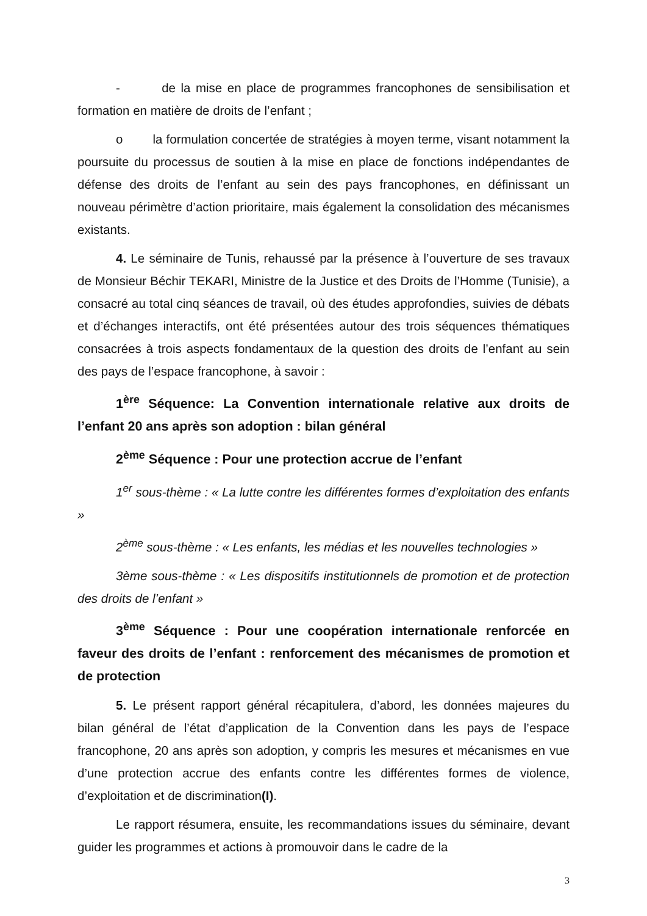- de la mise en place de programmes francophones de sensibilisation et formation en matière de droits de l’enfant ;
o la formulation concertée de stratégies à moyen terme, visant notamment la poursuite du processus de soutien à la mise en place de fonctions indépendantes de défense des droits de l’enfant au sein des pays francophones, en définissant un nouveau périmètre d’action prioritaire, mais également la consolidation des mécanismes existants.
4. Le séminaire de Tunis, rehaussé par la présence à l’ouverture de ses travaux de Monsieur Béchir TEKARI, Ministre de la Justice et des Droits de l’Homme (Tunisie), a consacré au total cinq séances de travail, où des études approfondies, suivies de débats et d’échanges interactifs, ont été présentées autour des trois séquences thématiques consacrées à trois aspects fondamentaux de la question des droits de l’enfant au sein des pays de l’espace francophone, à savoir :
1<sup>ère</sup> Séquence: La Convention internationale relative aux droits de l’enfant 20 ans après son adoption : bilan général
2<sup>ème</sup> Séquence : Pour une protection accrue de l’enfant
1<sup>er</sup> sous-thème : « La lutte contre les différentes formes d’exploitation des enfants »
2<sup>ème</sup> sous-thème : « Les enfants, les médias et les nouvelles technologies »
3ème sous-thème : « Les dispositifs institutionnels de promotion et de protection des droits de l’enfant »
3<sup>ème</sup> Séquence : Pour une coopération internationale renforcée en faveur des droits de l’enfant : renforcement des mécanismes de promotion et de protection
5. Le présent rapport général récapitulera, d’abord, les données majeures du bilan général de l’état d’application de la Convention dans les pays de l’espace francophone, 20 ans après son adoption, y compris les mesures et mécanismes en vue d’une protection accrue des enfants contre les différentes formes de violence, d’exploitation et de discrimination(I).
Le rapport résumera, ensuite, les recommandations issues du séminaire, devant guider les programmes et actions à promouvoir dans le cadre de la
3